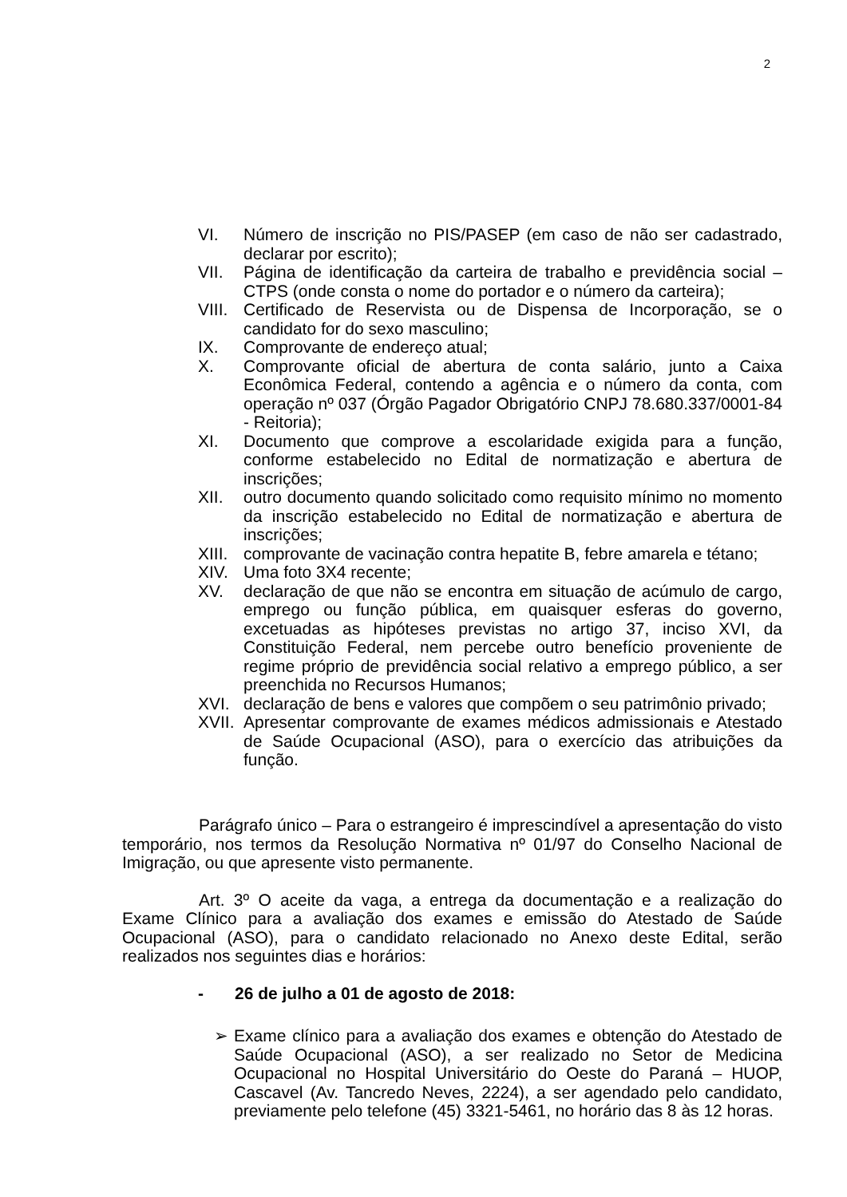2
VI. Número de inscrição no PIS/PASEP (em caso de não ser cadastrado, declarar por escrito);
VII. Página de identificação da carteira de trabalho e previdência social – CTPS (onde consta o nome do portador e o número da carteira);
VIII. Certificado de Reservista ou de Dispensa de Incorporação, se o candidato for do sexo masculino;
IX. Comprovante de endereço atual;
X. Comprovante oficial de abertura de conta salário, junto a Caixa Econômica Federal, contendo a agência e o número da conta, com operação nº 037 (Órgão Pagador Obrigatório CNPJ 78.680.337/0001-84 - Reitoria);
XI. Documento que comprove a escolaridade exigida para a função, conforme estabelecido no Edital de normatização e abertura de inscrições;
XII. outro documento quando solicitado como requisito mínimo no momento da inscrição estabelecido no Edital de normatização e abertura de inscrições;
XIII. comprovante de vacinação contra hepatite B, febre amarela e tétano;
XIV. Uma foto 3X4 recente;
XV. declaração de que não se encontra em situação de acúmulo de cargo, emprego ou função pública, em quaisquer esferas do governo, excetuadas as hipóteses previstas no artigo 37, inciso XVI, da Constituição Federal, nem percebe outro benefício proveniente de regime próprio de previdência social relativo a emprego público, a ser preenchida no Recursos Humanos;
XVI. declaração de bens e valores que compõem o seu patrimônio privado;
XVII. Apresentar comprovante de exames médicos admissionais e Atestado de Saúde Ocupacional (ASO), para o exercício das atribuições da função.
Parágrafo único – Para o estrangeiro é imprescindível a apresentação do visto temporário, nos termos da Resolução Normativa nº 01/97 do Conselho Nacional de Imigração, ou que apresente visto permanente.
Art. 3º O aceite da vaga, a entrega da documentação e a realização do Exame Clínico para a avaliação dos exames e emissão do Atestado de Saúde Ocupacional (ASO), para o candidato relacionado no Anexo deste Edital, serão realizados nos seguintes dias e horários:
- 26 de julho a 01 de agosto de 2018:
➢ Exame clínico para a avaliação dos exames e obtenção do Atestado de Saúde Ocupacional (ASO), a ser realizado no Setor de Medicina Ocupacional no Hospital Universitário do Oeste do Paraná – HUOP, Cascavel (Av. Tancredo Neves, 2224), a ser agendado pelo candidato, previamente pelo telefone (45) 3321-5461, no horário das 8 às 12 horas.